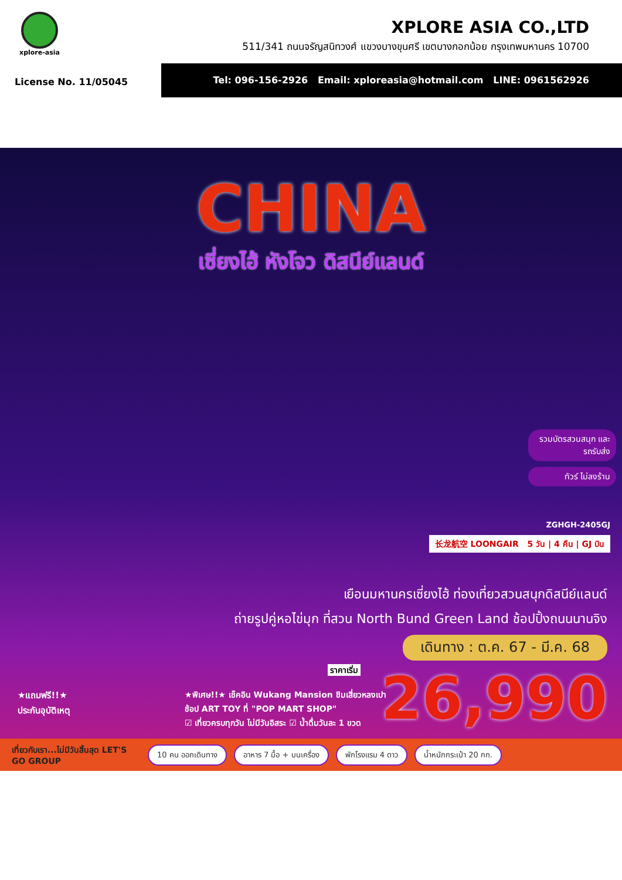xplore-asia
XPLORE ASIA CO.,LTD
511/341 ถนนจรัญสนิทวงศ์ แขวงบางขุนศรี เขตบางกอกน้อย กรุงเทพมหานคร 10700
License No. 11/05045
Tel: 096-156-2926 Email: xploreasia@hotmail.com LINE: 0961562926
CHINA
เซี่ยงไฮ้ หังโจว ดิสนีย์แลนด์
รวมบัตรสวนสนุก และรถรับส่ง
ทัวร์ ไม่ลงร้าน
ZGHGH-2405GJ
长龙航空 LOONGAIR 5 วัน | 4 คืน | GJ บิน
เยือนมหานครเซี่ยงไฮ้ ท่องเที่ยวสวนสนุกดิสนีย์แลนด์
ถ่ายรูปคู่หอไข่มุก ที่สวน North Bund Green Land ช้อปปิ้งถนนนานจิง
เดินทาง : ต.ค. 67 - มี.ค. 68
ราคาเริ่ม 26,990
★แถมฟรี!!★
ประกันอุบัติเหตุ
★พิเศษ!!★ เช็คอิน Wukang Mansion ชิมเสี่ยวหลงเปา
ช้อป ART TOY ที่ "POP MART SHOP"
☑ เที่ยวครบทุกวัน ไม่มีวันอิสระ ☑ น้ำดื่มวันละ 1 ขวด
เที่ยวกับเรา...ไม่มีวันสิ้นสุด LET'S GO GROUP
10 คน ออกเดินทาง อาหาร 7 มื้อ + บนเครื่อง พักโรงแรม 4 ดาว น้ำหนักกระเป๋า 20 กก.